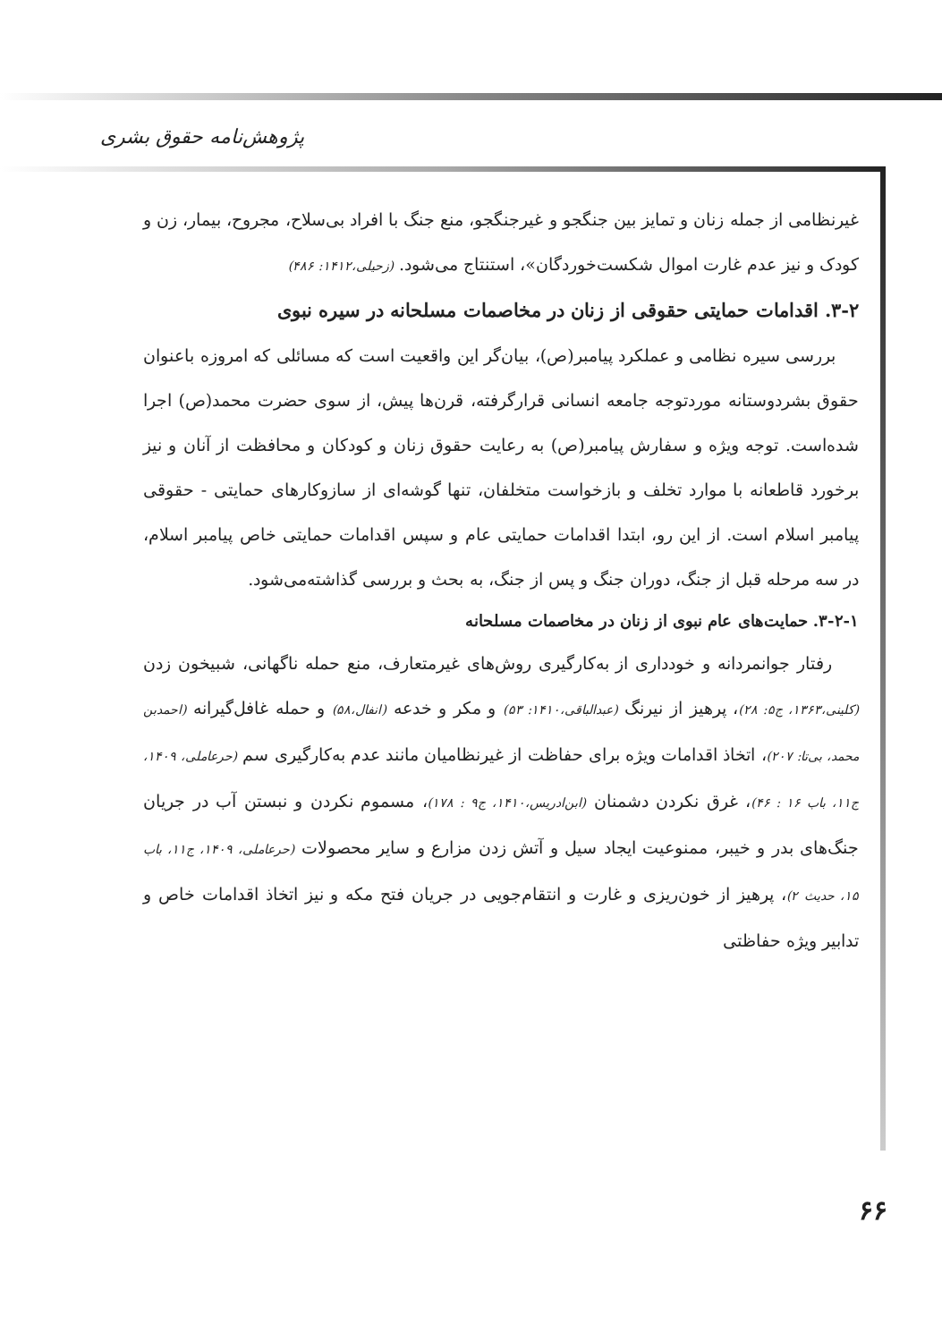پژوهش‌نامه حقوق بشری
غیرنظامی از جمله زنان و تمایز بین جنگجو و غیرجنگجو، منع جنگ با افراد بی‌سلاح، مجروح، بیمار، زن و کودک و نیز عدم غارت اموال شکست‌خوردگان»، استنتاج می‌شود. (زحیلی،۱۴۱۲: ۴۸۶)
۳-۲. اقدامات حمایتی حقوقی از زنان در مخاصمات مسلحانه در سیره نبوی
بررسی سیره نظامی و عملکرد پیامبر(ص)، بیان‌گر این واقعیت است که مسائلی که امروزه باعنوان حقوق بشردوستانه موردتوجه جامعه انسانی قرارگرفته، قرن‌ها پیش، از سوی حضرت محمد(ص) اجرا شده‌است. توجه ویژه و سفارش پیامبر(ص) به رعایت حقوق زنان و کودکان و محافظت از آنان و نیز برخورد قاطعانه با موارد تخلف و بازخواست متخلفان، تنها گوشه‌ای از سازوکارهای حمایتی - حقوقی پیامبر اسلام است. از این رو، ابتدا اقدامات حمایتی عام و سپس اقدامات حمایتی خاص پیامبر اسلام، در سه مرحله قبل از جنگ، دوران جنگ و پس از جنگ، به بحث و بررسی گذاشته‌می‌شود.
۳-۲-۱. حمایت‌های عام نبوی از زنان در مخاصمات مسلحانه
رفتار جوانمردانه و خودداری از به‌کارگیری روش‌های غیرمتعارف، منع حمله ناگهانی، شبیخون زدن (کلینی،۱۳۶۳، ج۵: ۲۸)، پرهیز از نیرنگ (عبدالباقی،۱۴۱۰: ۵۳) و مکر و خدعه (انفال،۵۸) و حمله غافل‌گیرانه (احمدبن محمد، بی‌تا: ۲۰۷)، اتخاذ اقدامات ویژه برای حفاظت از غیرنظامیان مانند عدم به‌کارگیری سم (حرعاملی، ۱۴۰۹، ج۱۱، باب ۱۶ : ۴۶)، غرق نکردن دشمنان (ابن‌ادریس،۱۴۱۰، ج۹ : ۱۷۸)، مسموم نکردن و نبستن آب در جریان جنگ‌های بدر و خیبر، ممنوعیت ایجاد سیل و آتش زدن مزارع و سایر محصولات (حرعاملی، ۱۴۰۹، ج۱۱، باب ۱۵، حدیث ۲)، پرهیز از خون‌ریزی و غارت و انتقام‌جویی در جریان فتح مکه و نیز اتخاذ اقدامات خاص و تدابیر ویژه حفاظتی
۶۶